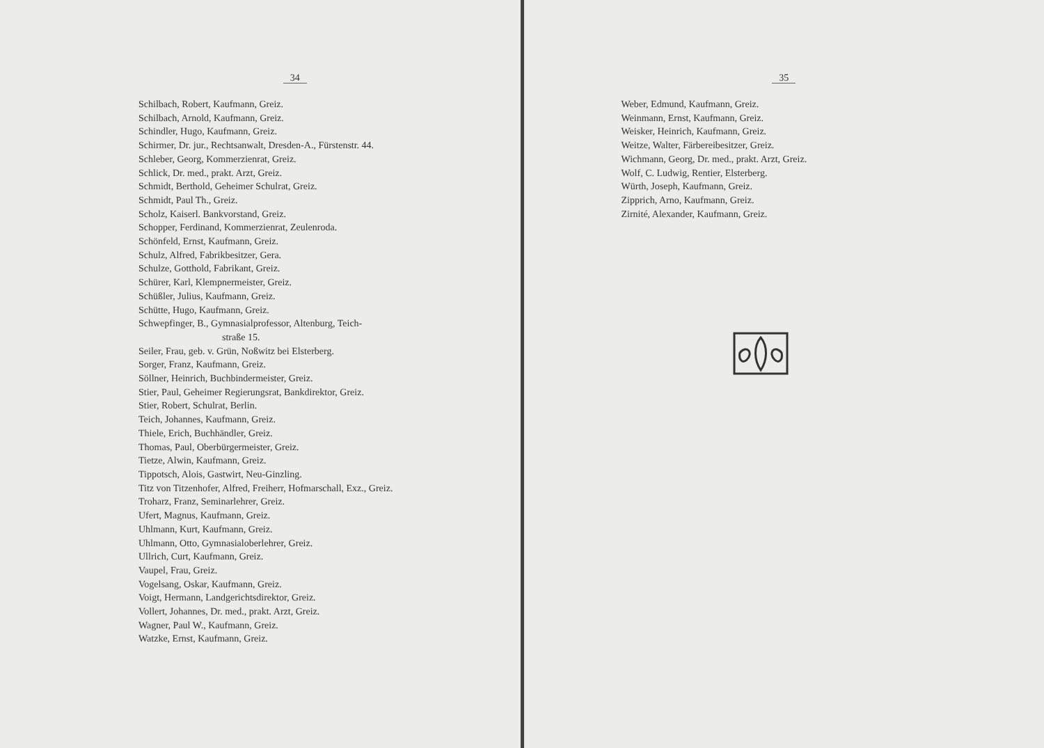34
Schilbach, Robert, Kaufmann, Greiz.
Schilbach, Arnold, Kaufmann, Greiz.
Schindler, Hugo, Kaufmann, Greiz.
Schirmer, Dr. jur., Rechtsanwalt, Dresden-A., Fürstenstr. 44.
Schleber, Georg, Kommerzienrat, Greiz.
Schlick, Dr. med., prakt. Arzt, Greiz.
Schmidt, Berthold, Geheimer Schulrat, Greiz.
Schmidt, Paul Th., Greiz.
Scholz, Kaiserl. Bankvorstand, Greiz.
Schopper, Ferdinand, Kommerzienrat, Zeulenroda.
Schönfeld, Ernst, Kaufmann, Greiz.
Schulz, Alfred, Fabrikbesitzer, Gera.
Schulze, Gotthold, Fabrikant, Greiz.
Schürer, Karl, Klempnermeister, Greiz.
Schüßler, Julius, Kaufmann, Greiz.
Schütte, Hugo, Kaufmann, Greiz.
Schwepfinger, B., Gymnasialprofessor, Altenburg, Teich-
straße 15.
Seiler, Frau, geb. v. Grün, Noßwitz bei Elsterberg.
Sorger, Franz, Kaufmann, Greiz.
Söllner, Heinrich, Buchbindermeister, Greiz.
Stier, Paul, Geheimer Regierungsrat, Bankdirektor, Greiz.
Stier, Robert, Schulrat, Berlin.
Teich, Johannes, Kaufmann, Greiz.
Thiele, Erich, Buchhändler, Greiz.
Thomas, Paul, Oberbürgermeister, Greiz.
Tietze, Alwin, Kaufmann, Greiz.
Tippotsch, Alois, Gastwirt, Neu-Ginzling.
Titz von Titzenhofer, Alfred, Freiherr, Hofmarschall, Exz., Greiz.
Troharz, Franz, Seminarlehrer, Greiz.
Ufert, Magnus, Kaufmann, Greiz.
Uhlmann, Kurt, Kaufmann, Greiz.
Uhlmann, Otto, Gymnasialoberlehrer, Greiz.
Ullrich, Curt, Kaufmann, Greiz.
Vaupel, Frau, Greiz.
Vogelsang, Oskar, Kaufmann, Greiz.
Voigt, Hermann, Landgerichtsdirektor, Greiz.
Vollert, Johannes, Dr. med., prakt. Arzt, Greiz.
Wagner, Paul W., Kaufmann, Greiz.
Watzke, Ernst, Kaufmann, Greiz.
35
Weber, Edmund, Kaufmann, Greiz.
Weinmann, Ernst, Kaufmann, Greiz.
Weisker, Heinrich, Kaufmann, Greiz.
Weitze, Walter, Färbereibesitzer, Greiz.
Wichmann, Georg, Dr. med., prakt. Arzt, Greiz.
Wolf, C. Ludwig, Rentier, Elsterberg.
Würth, Joseph, Kaufmann, Greiz.
Zipprich, Arno, Kaufmann, Greiz.
Zirnité, Alexander, Kaufmann, Greiz.